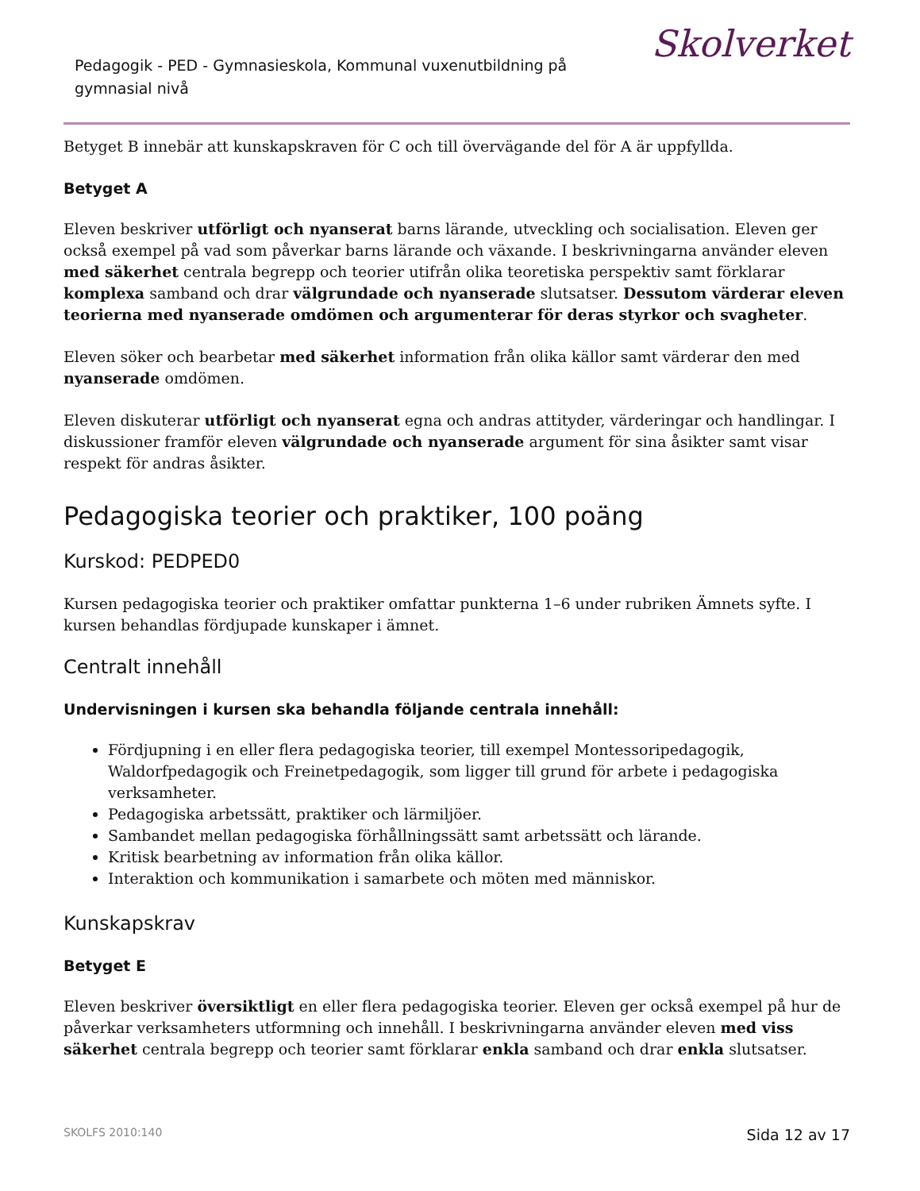Pedagogik - PED - Gymnasieskola, Kommunal vuxenutbildning på gymnasial nivå
Skolverket
Betyget B innebär att kunskapskraven för C och till övervägande del för A är uppfyllda.
Betyget A
Eleven beskriver utförligt och nyanserat barns lärande, utveckling och socialisation. Eleven ger också exempel på vad som påverkar barns lärande och växande. I beskrivningarna använder eleven med säkerhet centrala begrepp och teorier utifrån olika teoretiska perspektiv samt förklarar komplexa samband och drar välgrundade och nyanserade slutsatser. Dessutom värderar eleven teorierna med nyanserade omdömen och argumenterar för deras styrkor och svagheter.
Eleven söker och bearbetar med säkerhet information från olika källor samt värderar den med nyanserade omdömen.
Eleven diskuterar utförligt och nyanserat egna och andras attityder, värderingar och handlingar. I diskussioner framför eleven välgrundade och nyanserade argument för sina åsikter samt visar respekt för andras åsikter.
Pedagogiska teorier och praktiker, 100 poäng
Kurskod: PEDPED0
Kursen pedagogiska teorier och praktiker omfattar punkterna 1–6 under rubriken Ämnets syfte. I kursen behandlas fördjupade kunskaper i ämnet.
Centralt innehåll
Undervisningen i kursen ska behandla följande centrala innehåll:
Fördjupning i en eller flera pedagogiska teorier, till exempel Montessoripedagogik, Waldorfpedagogik och Freinetpedagogik, som ligger till grund för arbete i pedagogiska verksamheter.
Pedagogiska arbetssätt, praktiker och lärmiljöer.
Sambandet mellan pedagogiska förhållningssätt samt arbetssätt och lärande.
Kritisk bearbetning av information från olika källor.
Interaktion och kommunikation i samarbete och möten med människor.
Kunskapskrav
Betyget E
Eleven beskriver översiktligt en eller flera pedagogiska teorier. Eleven ger också exempel på hur de påverkar verksamheters utformning och innehåll. I beskrivningarna använder eleven med viss säkerhet centrala begrepp och teorier samt förklarar enkla samband och drar enkla slutsatser.
SKOLFS 2010:140 Sida 12 av 17